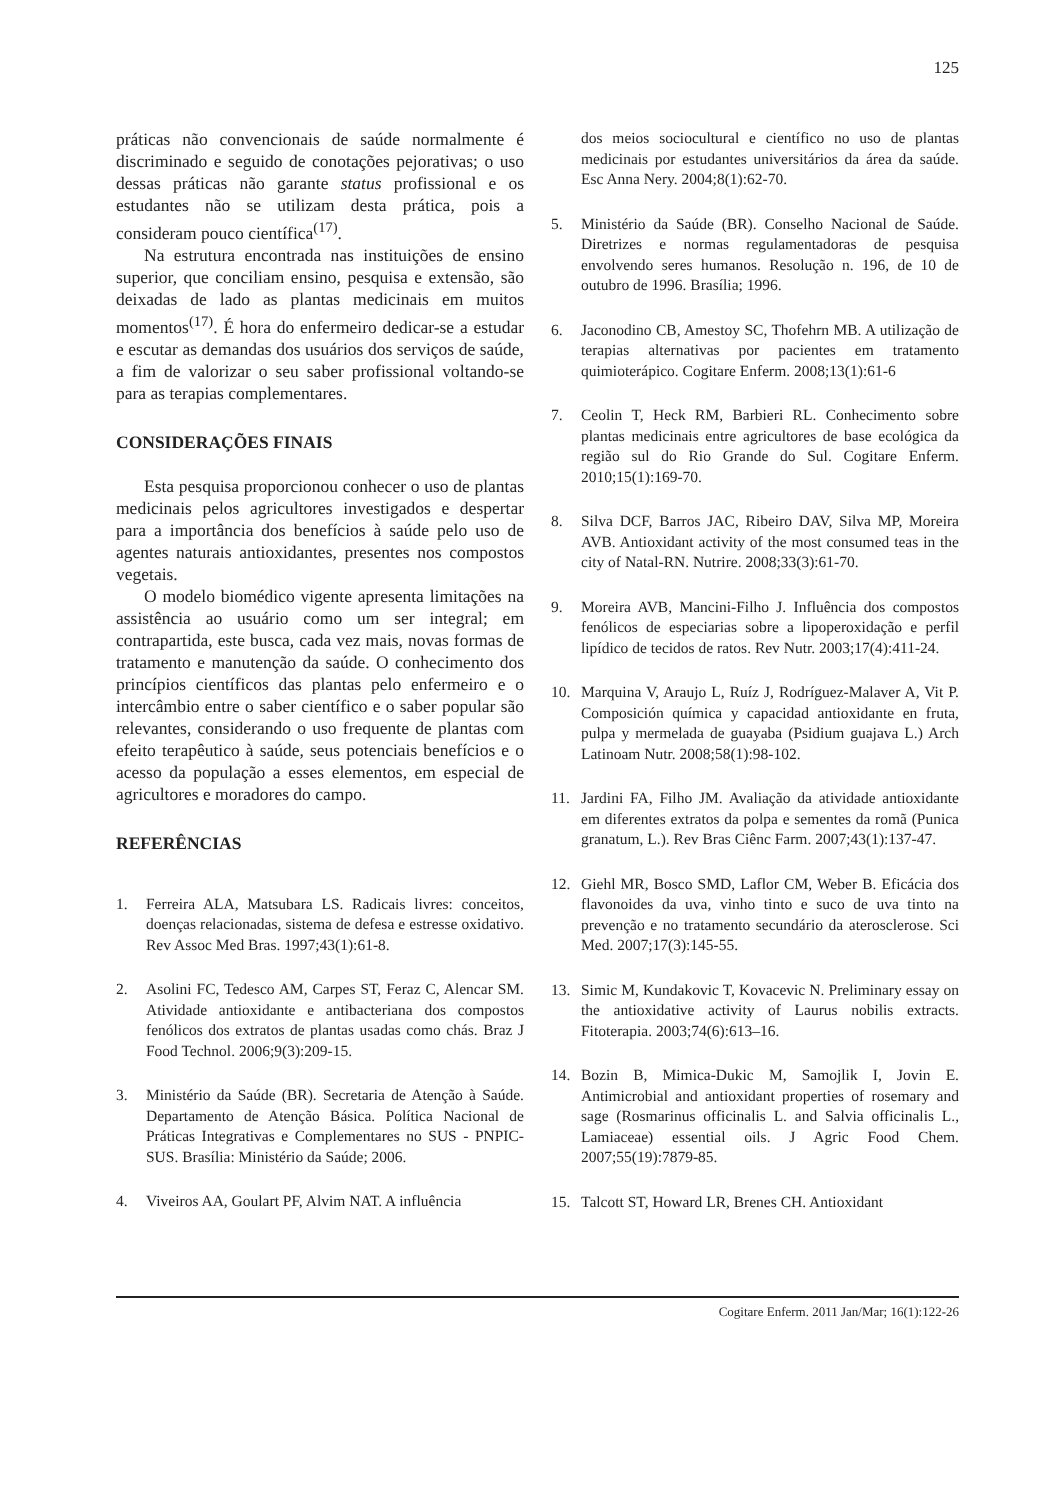125
práticas não convencionais de saúde normalmente é discriminado e seguido de conotações pejorativas; o uso dessas práticas não garante status profissional e os estudantes não se utilizam desta prática, pois a consideram pouco científica<sup>(17)</sup>.
Na estrutura encontrada nas instituições de ensino superior, que conciliam ensino, pesquisa e extensão, são deixadas de lado as plantas medicinais em muitos momentos<sup>(17)</sup>. É hora do enfermeiro dedicar-se a estudar e escutar as demandas dos usuários dos serviços de saúde, a fim de valorizar o seu saber profissional voltando-se para as terapias complementares.
CONSIDERAÇÕES FINAIS
Esta pesquisa proporcionou conhecer o uso de plantas medicinais pelos agricultores investigados e despertar para a importância dos benefícios à saúde pelo uso de agentes naturais antioxidantes, presentes nos compostos vegetais.
O modelo biomédico vigente apresenta limitações na assistência ao usuário como um ser integral; em contrapartida, este busca, cada vez mais, novas formas de tratamento e manutenção da saúde. O conhecimento dos princípios científicos das plantas pelo enfermeiro e o intercâmbio entre o saber científico e o saber popular são relevantes, considerando o uso frequente de plantas com efeito terapêutico à saúde, seus potenciais benefícios e o acesso da população a esses elementos, em especial de agricultores e moradores do campo.
REFERÊNCIAS
1. Ferreira ALA, Matsubara LS. Radicais livres: conceitos, doenças relacionadas, sistema de defesa e estresse oxidativo. Rev Assoc Med Bras. 1997;43(1):61-8.
2. Asolini FC, Tedesco AM, Carpes ST, Feraz C, Alencar SM. Atividade antioxidante e antibacteriana dos compostos fenólicos dos extratos de plantas usadas como chás. Braz J Food Technol. 2006;9(3):209-15.
3. Ministério da Saúde (BR). Secretaria de Atenção à Saúde. Departamento de Atenção Básica. Política Nacional de Práticas Integrativas e Complementares no SUS - PNPIC-SUS. Brasília: Ministério da Saúde; 2006.
4. Viveiros AA, Goulart PF, Alvim NAT. A influência
dos meios sociocultural e científico no uso de plantas medicinais por estudantes universitários da área da saúde. Esc Anna Nery. 2004;8(1):62-70.
5. Ministério da Saúde (BR). Conselho Nacional de Saúde. Diretrizes e normas regulamentadoras de pesquisa envolvendo seres humanos. Resolução n. 196, de 10 de outubro de 1996. Brasília; 1996.
6. Jaconodino CB, Amestoy SC, Thofehrn MB. A utilização de terapias alternativas por pacientes em tratamento quimioterápico. Cogitare Enferm. 2008;13(1):61-6
7. Ceolin T, Heck RM, Barbieri RL. Conhecimento sobre plantas medicinais entre agricultores de base ecológica da região sul do Rio Grande do Sul. Cogitare Enferm. 2010;15(1):169-70.
8. Silva DCF, Barros JAC, Ribeiro DAV, Silva MP, Moreira AVB. Antioxidant activity of the most consumed teas in the city of Natal-RN. Nutrire. 2008;33(3):61-70.
9. Moreira AVB, Mancini-Filho J. Influência dos compostos fenólicos de especiarias sobre a lipoperoxidação e perfil lipídico de tecidos de ratos. Rev Nutr. 2003;17(4):411-24.
10. Marquina V, Araujo L, Ruíz J, Rodríguez-Malaver A, Vit P. Composición química y capacidad antioxidante en fruta, pulpa y mermelada de guayaba (Psidium guajava L.) Arch Latinoam Nutr. 2008;58(1):98-102.
11. Jardini FA, Filho JM. Avaliação da atividade antioxidante em diferentes extratos da polpa e sementes da romã (Punica granatum, L.). Rev Bras Ciênc Farm. 2007;43(1):137-47.
12. Giehl MR, Bosco SMD, Laflor CM, Weber B. Eficácia dos flavonoides da uva, vinho tinto e suco de uva tinto na prevenção e no tratamento secundário da aterosclerose. Sci Med. 2007;17(3):145-55.
13. Simic M, Kundakovic T, Kovacevic N. Preliminary essay on the antioxidative activity of Laurus nobilis extracts. Fitoterapia. 2003;74(6):613–16.
14. Bozin B, Mimica-Dukic M, Samojlik I, Jovin E. Antimicrobial and antioxidant properties of rosemary and sage (Rosmarinus officinalis L. and Salvia officinalis L., Lamiaceae) essential oils. J Agric Food Chem. 2007;55(19):7879-85.
15. Talcott ST, Howard LR, Brenes CH. Antioxidant
Cogitare Enferm. 2011 Jan/Mar; 16(1):122-26